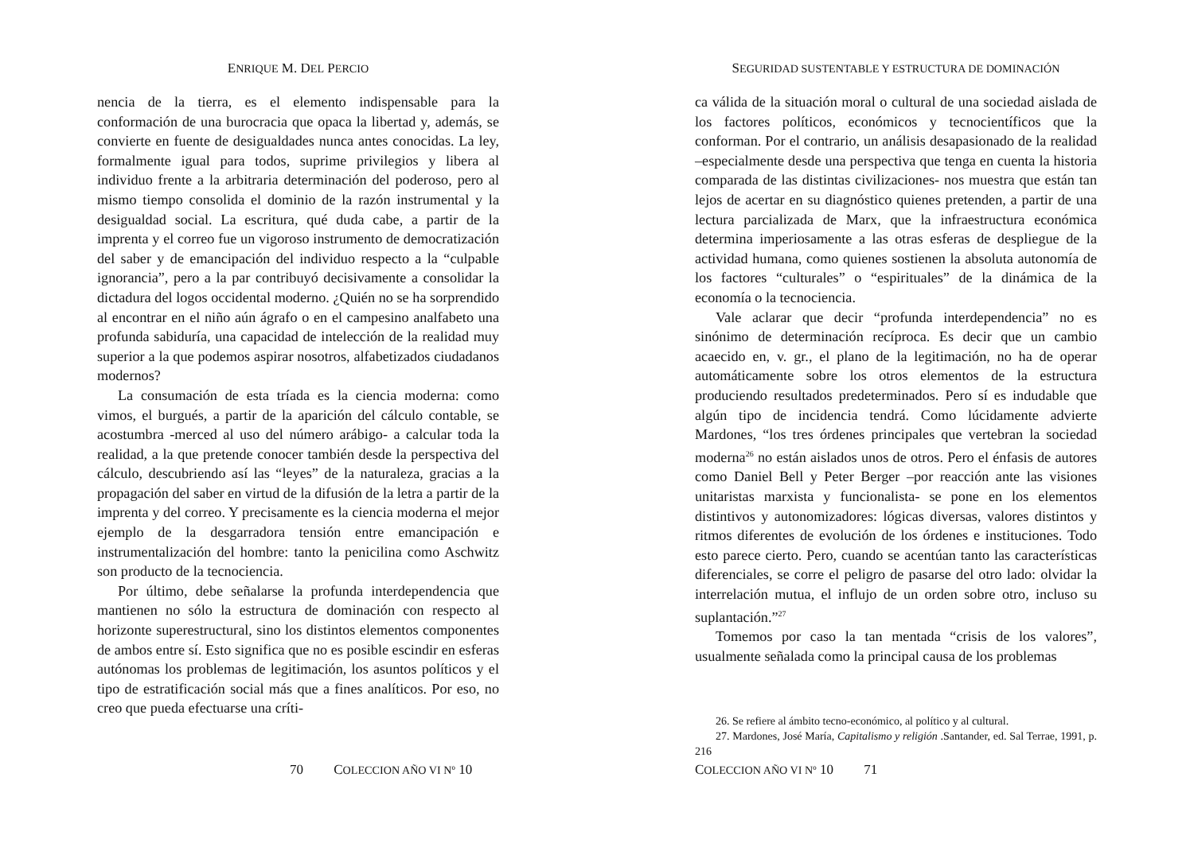ENRIQUE M. DEL PERCIO
nencia de la tierra, es el elemento indispensable para la conformación de una burocracia que opaca la libertad y, además, se convierte en fuente de desigualdades nunca antes conocidas. La ley, formalmente igual para todos, suprime privilegios y libera al individuo frente a la arbitraria determinación del poderoso, pero al mismo tiempo consolida el dominio de la razón instrumental y la desigualdad social. La escritura, qué duda cabe, a partir de la imprenta y el correo fue un vigoroso instrumento de democratización del saber y de emancipación del individuo respecto a la “culpable ignorancia”, pero a la par contribuyó decisivamente a consolidar la dictadura del logos occidental moderno. ¿Quién no se ha sorprendido al encontrar en el niño aún ágrafo o en el campesino analfabeto una profunda sabiduría, una capacidad de intelección de la realidad muy superior a la que podemos aspirar nosotros, alfabetizados ciudadanos modernos?
La consumación de esta tríada es la ciencia moderna: como vimos, el burgués, a partir de la aparición del cálculo contable, se acostumbra -merced al uso del número arábigo- a calcular toda la realidad, a la que pretende conocer también desde la perspectiva del cálculo, descubriendo así las “leyes” de la naturaleza, gracias a la propagación del saber en virtud de la difusión de la letra a partir de la imprenta y del correo. Y precisamente es la ciencia moderna el mejor ejemplo de la desgarradora tensión entre emancipación e instrumentalización del hombre: tanto la penicilina como Aschwitz son producto de la tecnociencia.
Por último, debe señalarse la profunda interdependencia que mantienen no sólo la estructura de dominación con respecto al horizonte superestructural, sino los distintos elementos componentes de ambos entre sí. Esto significa que no es posible escindir en esferas autónomas los problemas de legitimación, los asuntos políticos y el tipo de estratificación social más que a fines analíticos. Por eso, no creo que pueda efectuarse una críti-
70 COLECCION AÑO VI Nº 10
SEGURIDAD SUSTENTABLE Y ESTRUCTURA DE DOMINACIÓN
ca válida de la situación moral o cultural de una sociedad aislada de los factores políticos, económicos y tecnocientíficos que la conforman. Por el contrario, un análisis desapasionado de la realidad –especialmente desde una perspectiva que tenga en cuenta la historia comparada de las distintas civilizaciones- nos muestra que están tan lejos de acertar en su diagnóstico quienes pretenden, a partir de una lectura parcializada de Marx, que la infraestructura económica determina imperiosamente a las otras esferas de despliegue de la actividad humana, como quienes sostienen la absoluta autonomía de los factores “culturales” o “espirituales” de la dinámica de la economía o la tecnociencia.
Vale aclarar que decir “profunda interdependencia” no es sinónimo de determinación recíproca. Es decir que un cambio acaecido en, v. gr., el plano de la legitimación, no ha de operar automáticamente sobre los otros elementos de la estructura produciendo resultados predeterminados. Pero sí es indudable que algún tipo de incidencia tendrá. Como lúcidamente advierte Mardones, “los tres órdenes principales que vertebran la sociedad moderna<sup>26</sup> no están aislados unos de otros. Pero el énfasis de autores como Daniel Bell y Peter Berger –por reacción ante las visiones unitaristas marxista y funcionalista- se pone en los elementos distintivos y autonomizadores: lógicas diversas, valores distintos y ritmos diferentes de evolución de los órdenes e instituciones. Todo esto parece cierto. Pero, cuando se acentúan tanto las características diferenciales, se corre el peligro de pasarse del otro lado: olvidar la interrelación mutua, el influjo de un orden sobre otro, incluso su suplantación.”<sup>27</sup>
Tomemos por caso la tan mentada “crisis de los valores”, usualmente señalada como la principal causa de los problemas
26. Se refiere al ámbito tecno-económico, al político y al cultural.
27. Mardones, José María, Capitalismo y religión .Santander, ed. Sal Terrae, 1991, p. 216
COLECCION AÑO VI Nº 10 71